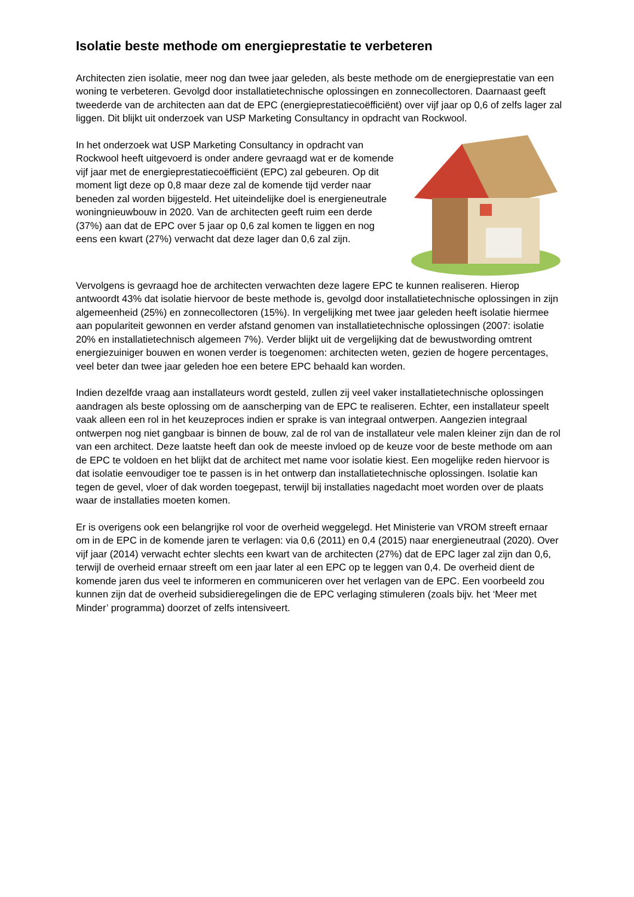Isolatie beste methode om energieprestatie te verbeteren
Architecten zien isolatie, meer nog dan twee jaar geleden, als beste methode om de energieprestatie van een woning te verbeteren. Gevolgd door installatietechnische oplossingen en zonnecollectoren. Daarnaast geeft tweederde van de architecten aan dat de EPC (energieprestatiecoëfficiënt) over vijf jaar op 0,6 of zelfs lager zal liggen. Dit blijkt uit onderzoek van USP Marketing Consultancy in opdracht van Rockwool.
In het onderzoek wat USP Marketing Consultancy in opdracht van Rockwool heeft uitgevoerd is onder andere gevraagd wat er de komende vijf jaar met de energieprestatiecoëfficiënt (EPC) zal gebeuren. Op dit moment ligt deze op 0,8 maar deze zal de komende tijd verder naar beneden zal worden bijgesteld. Het uiteindelijke doel is energieneutrale woningnieuwbouw in 2020. Van de architecten geeft ruim een derde (37%) aan dat de EPC over 5 jaar op 0,6 zal komen te liggen en nog eens een kwart (27%) verwacht dat deze lager dan 0,6 zal zijn.
Vervolgens is gevraagd hoe de architecten verwachten deze lagere EPC te kunnen realiseren. Hierop antwoordt 43% dat isolatie hiervoor de beste methode is, gevolgd door installatietechnische oplossingen in zijn algemeenheid (25%) en zonnecollectoren (15%). In vergelijking met twee jaar geleden heeft isolatie hiermee aan populariteit gewonnen en verder afstand genomen van installatietechnische oplossingen (2007: isolatie 20% en installatietechnisch algemeen 7%). Verder blijkt uit de vergelijking dat de bewustwording omtrent energiezuiniger bouwen en wonen verder is toegenomen: architecten weten, gezien de hogere percentages, veel beter dan twee jaar geleden hoe een betere EPC behaald kan worden.
Indien dezelfde vraag aan installateurs wordt gesteld, zullen zij veel vaker installatietechnische oplossingen aandragen als beste oplossing om de aanscherping van de EPC te realiseren. Echter, een installateur speelt vaak alleen een rol in het keuzeproces indien er sprake is van integraal ontwerpen. Aangezien integraal ontwerpen nog niet gangbaar is binnen de bouw, zal de rol van de installateur vele malen kleiner zijn dan de rol van een architect. Deze laatste heeft dan ook de meeste invloed op de keuze voor de beste methode om aan de EPC te voldoen en het blijkt dat de architect met name voor isolatie kiest. Een mogelijke reden hiervoor is dat isolatie eenvoudiger toe te passen is in het ontwerp dan installatietechnische oplossingen. Isolatie kan tegen de gevel, vloer of dak worden toegepast, terwijl bij installaties nagedacht moet worden over de plaats waar de installaties moeten komen.
Er is overigens ook een belangrijke rol voor de overheid weggelegd. Het Ministerie van VROM streeft ernaar om in de EPC in de komende jaren te verlagen: via 0,6 (2011) en 0,4 (2015) naar energieneutraal (2020). Over vijf jaar (2014) verwacht echter slechts een kwart van de architecten (27%) dat de EPC lager zal zijn dan 0,6, terwijl de overheid ernaar streeft om een jaar later al een EPC op te leggen van 0,4. De overheid dient de komende jaren dus veel te informeren en communiceren over het verlagen van de EPC. Een voorbeeld zou kunnen zijn dat de overheid subsidieregelingen die de EPC verlaging stimuleren (zoals bijv. het ‘Meer met Minder’ programma) doorzet of zelfs intensiveert.